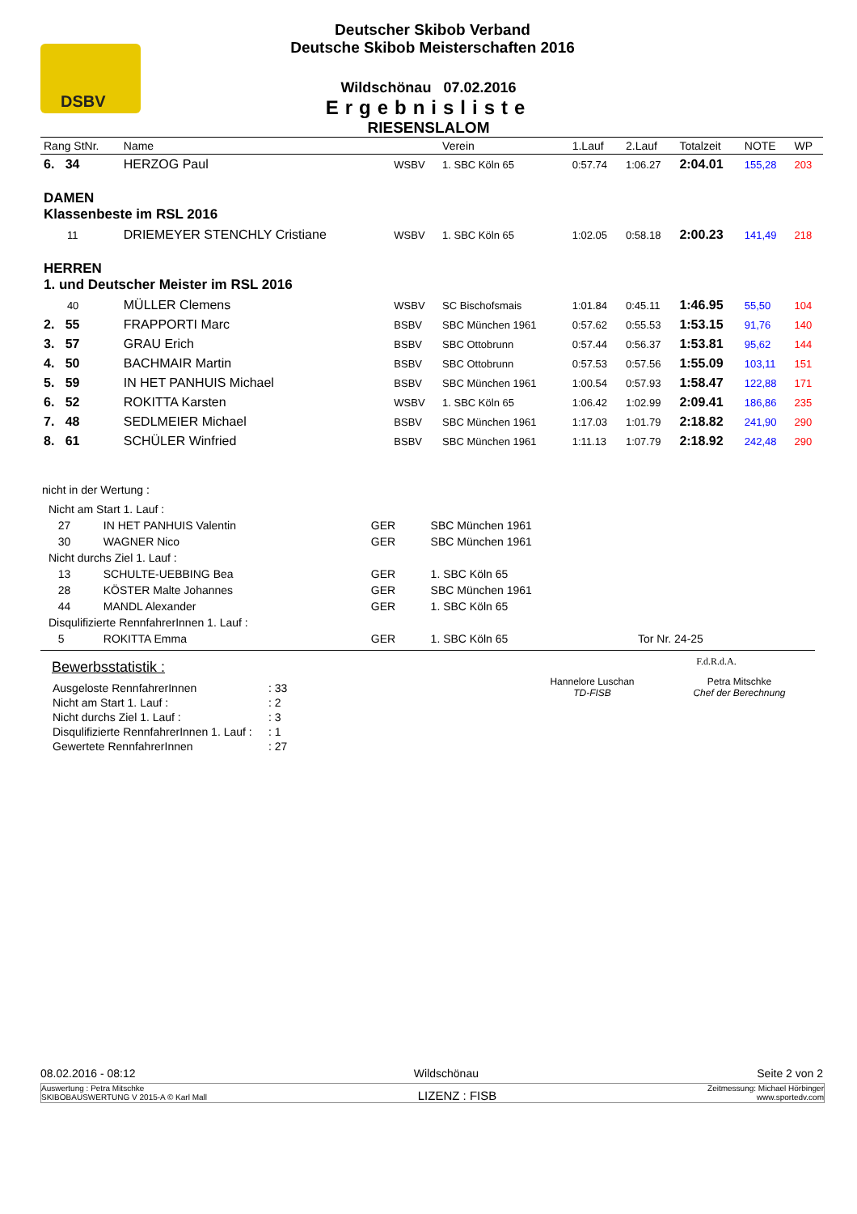DSBV
Deutscher Skibob Verband
Deutsche Skibob Meisterschaften 2016
Wildschönau 07.02.2016
Ergebnisliste
RIESENSLALOM
| Rang StNr. | Name | | Verein | 1.Lauf | 2.Lauf | Totalzeit | NOTE | WP |
| --- | --- | --- | --- | --- | --- | --- | --- | --- |
| 6. 34 | HERZOG Paul | WSBV | 1. SBC Köln 65 | 0:57.74 | 1:06.27 | 2:04.01 | 155,28 | 203 |
| DAMEN Klassenbeste im RSL 2016 | | | | | | | | |
| 11 | DRIEMEYER STENCHLY Cristiane | WSBV | 1. SBC Köln 65 | 1:02.05 | 0:58.18 | 2:00.23 | 141,49 | 218 |
| HERREN 1. und Deutscher Meister im RSL 2016 | | | | | | | | |
| 40 | MÜLLER Clemens | WSBV | SC Bischofsmais | 1:01.84 | 0:45.11 | 1:46.95 | 55,50 | 104 |
| 2. 55 | FRAPPORTI Marc | BSBV | SBC München 1961 | 0:57.62 | 0:55.53 | 1:53.15 | 91,76 | 140 |
| 3. 57 | GRAU Erich | BSBV | SBC Ottobrunn | 0:57.44 | 0:56.37 | 1:53.81 | 95,62 | 144 |
| 4. 50 | BACHMAIR Martin | BSBV | SBC Ottobrunn | 0:57.53 | 0:57.56 | 1:55.09 | 103,11 | 151 |
| 5. 59 | IN HET PANHUIS Michael | BSBV | SBC München 1961 | 1:00.54 | 0:57.93 | 1:58.47 | 122,88 | 171 |
| 6. 52 | ROKITTA Karsten | WSBV | 1. SBC Köln 65 | 1:06.42 | 1:02.99 | 2:09.41 | 186,86 | 235 |
| 7. 48 | SEDLMEIER Michael | BSBV | SBC München 1961 | 1:17.03 | 1:01.79 | 2:18.82 | 241,90 | 290 |
| 8. 61 | SCHÜLER Winfried | BSBV | SBC München 1961 | 1:11.13 | 1:07.79 | 2:18.92 | 242,48 | 290 |
nicht in der Wertung :
| Nicht am Start 1. Lauf : | | | | |
| 27 | IN HET PANHUIS Valentin | GER | SBC München 1961 | |
| 30 | WAGNER Nico | GER | SBC München 1961 | |
| Nicht durchs Ziel 1. Lauf : | | | | |
| 13 | SCHULTE-UEBBING Bea | GER | 1. SBC Köln 65 | |
| 28 | KÖSTER Malte Johannes | GER | SBC München 1961 | |
| 44 | MANDL Alexander | GER | 1. SBC Köln 65 | |
| Disqulifizierte RennfahrerInnen 1. Lauf : | | | | |
| 5 | ROKITTA Emma | GER | 1. SBC Köln 65 | Tor Nr. 24-25 |
Bewerbsstatistik :
| Ausgeloste RennfahrerInnen | : 33 |
| Nicht am Start 1. Lauf : | : 2 |
| Nicht durchs Ziel 1. Lauf : | : 3 |
| Disqulifizierte RennfahrerInnen 1. Lauf : | : 1 |
| Gewertete RennfahrerInnen | : 27 |
F.d.R.d.A.
Hannelore Luschan
TD-FISB
Petra Mitschke
Chef der Berechnung
08.02.2016 - 08:12 Wildschönau Seite 2 von 2
Auswertung : Petra Mitschke
SKIBOBAUSWERTUNG V 2015-A © Karl Mall
LIZENZ : FISB
Zeitmessung: Michael Hörbinger
www.sportedv.com